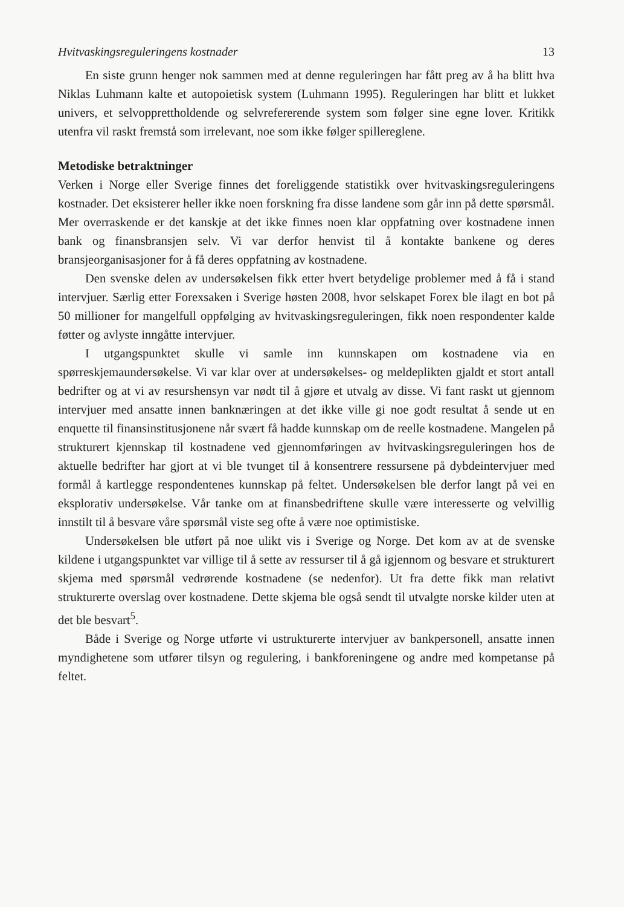Hvitvaskingsreguleringens kostnader 13
En siste grunn henger nok sammen med at denne reguleringen har fått preg av å ha blitt hva Niklas Luhmann kalte et autopoietisk system (Luhmann 1995). Reguleringen har blitt et lukket univers, et selvopprettholdende og selvrefererende system som følger sine egne lover. Kritikk utenfra vil raskt fremstå som irrelevant, noe som ikke følger spillereglene.
Metodiske betraktninger
Verken i Norge eller Sverige finnes det foreliggende statistikk over hvitvaskingsreguleringens kostnader. Det eksisterer heller ikke noen forskning fra disse landene som går inn på dette spørsmål. Mer overraskende er det kanskje at det ikke finnes noen klar oppfatning over kostnadene innen bank og finansbransjen selv. Vi var derfor henvist til å kontakte bankene og deres bransjeorganisasjoner for å få deres oppfatning av kostnadene.
Den svenske delen av undersøkelsen fikk etter hvert betydelige problemer med å få i stand intervjuer. Særlig etter Forexsaken i Sverige høsten 2008, hvor selskapet Forex ble ilagt en bot på 50 millioner for mangelfull oppfølging av hvitvaskingsreguleringen, fikk noen respondenter kalde føtter og avlyste inngåtte intervjuer.
I utgangspunktet skulle vi samle inn kunnskapen om kostnadene via en spørreskjemaundersøkelse. Vi var klar over at undersøkelses- og meldeplikten gjaldt et stort antall bedrifter og at vi av resurshensyn var nødt til å gjøre et utvalg av disse. Vi fant raskt ut gjennom intervjuer med ansatte innen banknæringen at det ikke ville gi noe godt resultat å sende ut en enquette til finansinstitusjonene når svært få hadde kunnskap om de reelle kostnadene. Mangelen på strukturert kjennskap til kostnadene ved gjennomføringen av hvitvaskingsreguleringen hos de aktuelle bedrifter har gjort at vi ble tvunget til å konsentrere ressursene på dybdeintervjuer med formål å kartlegge respondentenes kunnskap på feltet. Undersøkelsen ble derfor langt på vei en eksplorativ undersøkelse. Vår tanke om at finansbedriftene skulle være interesserte og velvillig innstilt til å besvare våre spørsmål viste seg ofte å være noe optimistiske.
Undersøkelsen ble utført på noe ulikt vis i Sverige og Norge. Det kom av at de svenske kildene i utgangspunktet var villige til å sette av ressurser til å gå igjennom og besvare et strukturert skjema med spørsmål vedrørende kostnadene (se nedenfor). Ut fra dette fikk man relativt strukturerte overslag over kostnadene. Dette skjema ble også sendt til utvalgte norske kilder uten at det ble besvart<sup>5</sup>.
Både i Sverige og Norge utførte vi ustrukturerte intervjuer av bankpersonell, ansatte innen myndighetene som utfører tilsyn og regulering, i bankforeningene og andre med kompetanse på feltet.